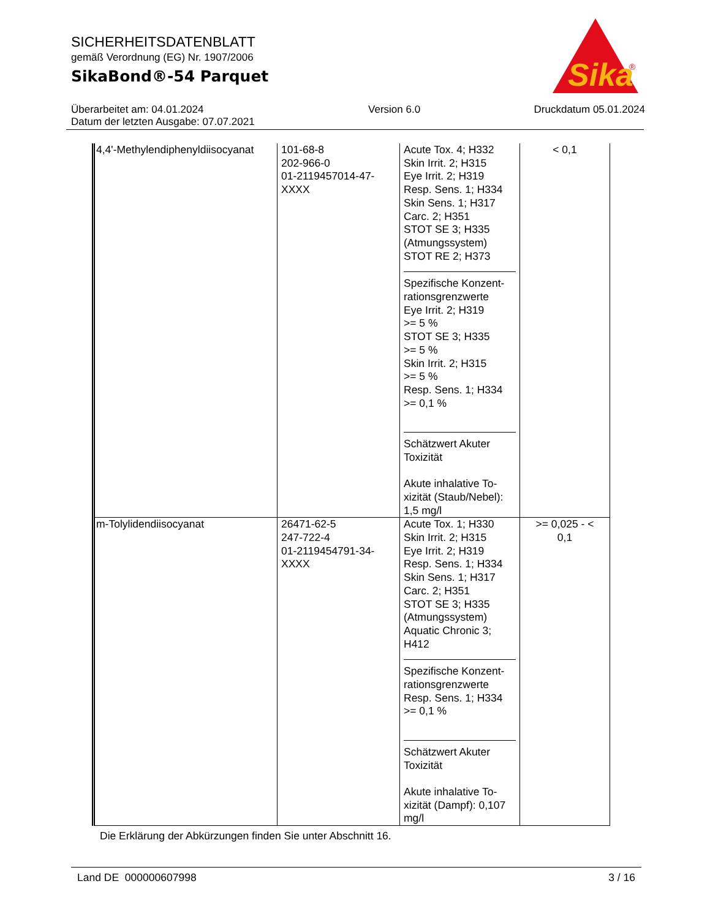SICHERHEITSDATENBLATT
gemäß Verordnung (EG) Nr. 1907/2006
SikaBond®-54 Parquet
Sika
®
Überarbeitet am: 04.01.2024
Datum der letzten Ausgabe: 07.07.2021
Version 6.0 Druckdatum 05.01.2024
| 4,4'-Methylendiphenyldiisocyanat | 101-68-8 202-966-0 01-2119457014-47- XXXX | Acute Tox. 4; H332 Skin Irrit. 2; H315 Eye Irrit. 2; H319 Resp. Sens. 1; H334 Skin Sens. 1; H317 Carc. 2; H351 STOT SE 3; H335 (Atmungssystem) STOT RE 2; H373 Spezifische Konzent- rationsgrenzwerte Eye Irrit. 2; H319 >= 5 % STOT SE 3; H335 >= 5 % Skin Irrit. 2; H315 >= 5 % Resp. Sens. 1; H334 >= 0,1 % Schätzwert Akuter Toxizität Akute inhalative To- xizität (Staub/Nebel): 1,5 mg/l | < 0,1 |
| m-Tolylidendiisocyanat | 26471-62-5 247-722-4 01-2119454791-34- XXXX | Acute Tox. 1; H330 Skin Irrit. 2; H315 Eye Irrit. 2; H319 Resp. Sens. 1; H334 Skin Sens. 1; H317 Carc. 2; H351 STOT SE 3; H335 (Atmungssystem) Aquatic Chronic 3; H412 Spezifische Konzent- rationsgrenzwerte Resp. Sens. 1; H334 >= 0,1 % Schätzwert Akuter Toxizität Akute inhalative To- xizität (Dampf): 0,107 mg/l | >= 0,025 - < 0,1 |
Die Erklärung der Abkürzungen finden Sie unter Abschnitt 16.
Land DE 000000607998 3 / 16